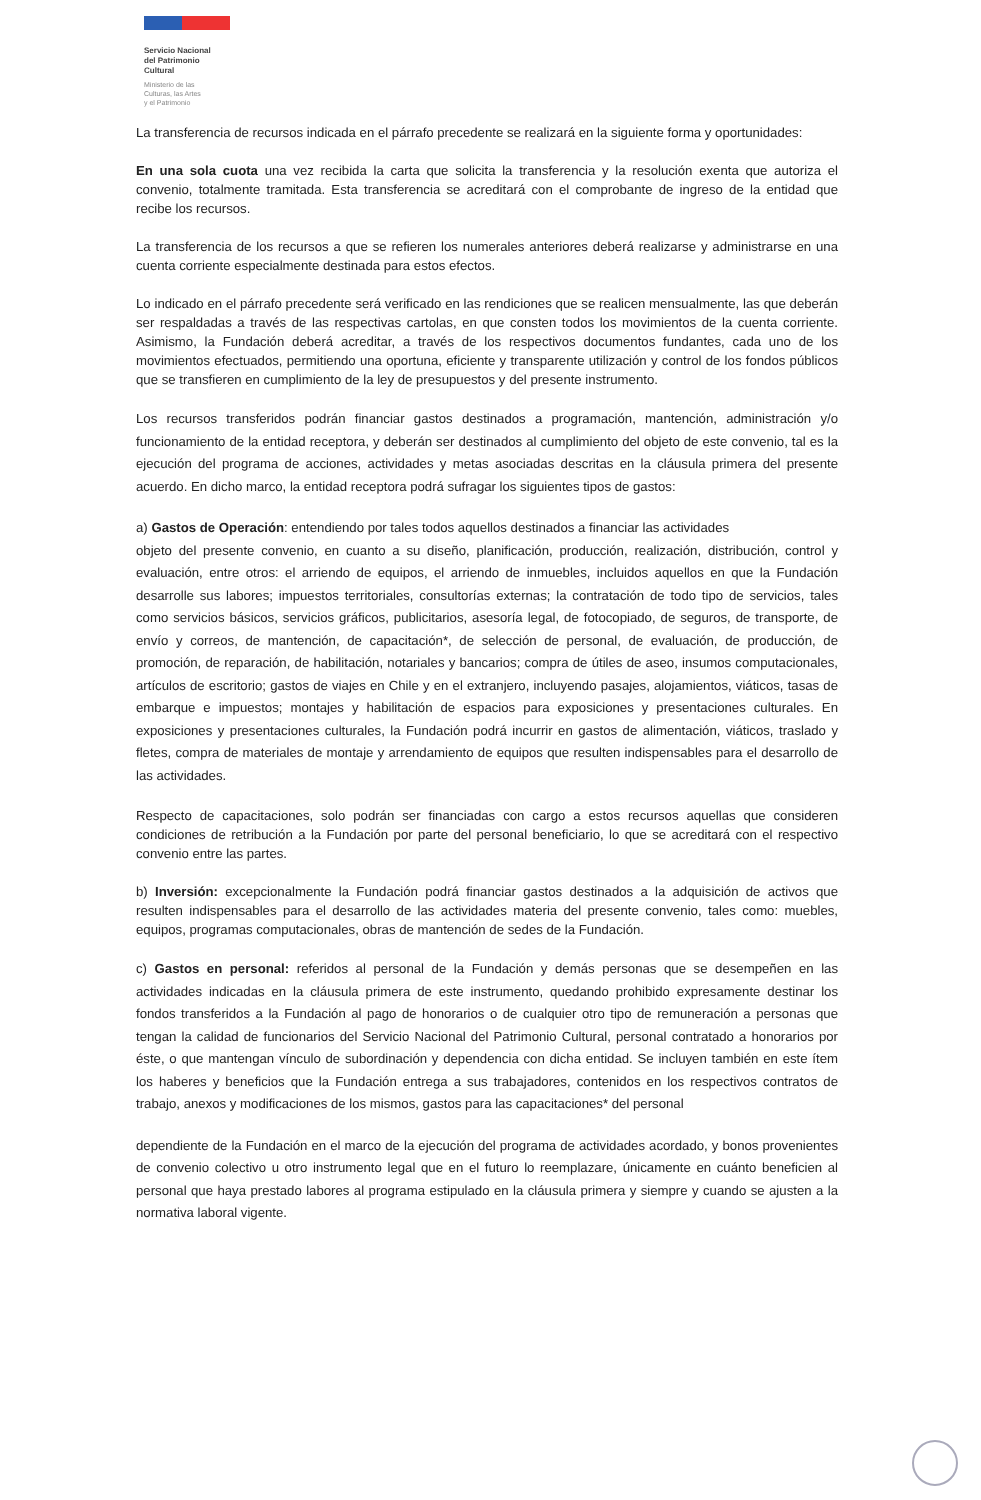Servicio Nacional
del Patrimonio
Cultural
Ministerio de las
Culturas, las Artes
y el Patrimonio
La transferencia de recursos indicada en el párrafo precedente se realizará en la siguiente forma y oportunidades:
En una sola cuota una vez recibida la carta que solicita la transferencia y la resolución exenta que autoriza el convenio, totalmente tramitada. Esta transferencia se acreditará con el comprobante de ingreso de la entidad que recibe los recursos.
La transferencia de los recursos a que se refieren los numerales anteriores deberá realizarse y administrarse en una cuenta corriente especialmente destinada para estos efectos.
Lo indicado en el párrafo precedente será verificado en las rendiciones que se realicen mensualmente, las que deberán ser respaldadas a través de las respectivas cartolas, en que consten todos los movimientos de la cuenta corriente. Asimismo, la Fundación deberá acreditar, a través de los respectivos documentos fundantes, cada uno de los movimientos efectuados, permitiendo una oportuna, eficiente y transparente utilización y control de los fondos públicos que se transfieren en cumplimiento de la ley de presupuestos y del presente instrumento.
Los recursos transferidos podrán financiar gastos destinados a programación, mantención, administración y/o funcionamiento de la entidad receptora, y deberán ser destinados al cumplimiento del objeto de este convenio, tal es la ejecución del programa de acciones, actividades y metas asociadas descritas en la cláusula primera del presente acuerdo. En dicho marco, la entidad receptora podrá sufragar los siguientes tipos de gastos:
a) Gastos de Operación: entendiendo por tales todos aquellos destinados a financiar las actividades
objeto del presente convenio, en cuanto a su diseño, planificación, producción, realización, distribución, control y evaluación, entre otros: el arriendo de equipos, el arriendo de inmuebles, incluidos aquellos en que la Fundación desarrolle sus labores; impuestos territoriales, consultorías externas; la contratación de todo tipo de servicios, tales como servicios básicos, servicios gráficos, publicitarios, asesoría legal, de fotocopiado, de seguros, de transporte, de envío y correos, de mantención, de capacitación*, de selección de personal, de evaluación, de producción, de promoción, de reparación, de habilitación, notariales y bancarios; compra de útiles de aseo, insumos computacionales, artículos de escritorio; gastos de viajes en Chile y en el extranjero, incluyendo pasajes, alojamientos, viáticos, tasas de embarque e impuestos; montajes y habilitación de espacios para exposiciones y presentaciones culturales. En exposiciones y presentaciones culturales, la Fundación podrá incurrir en gastos de alimentación, viáticos, traslado y fletes, compra de materiales de montaje y arrendamiento de equipos que resulten indispensables para el desarrollo de las actividades.
Respecto de capacitaciones, solo podrán ser financiadas con cargo a estos recursos aquellas que consideren condiciones de retribución a la Fundación por parte del personal beneficiario, lo que se acreditará con el respectivo convenio entre las partes.
b) Inversión: excepcionalmente la Fundación podrá financiar gastos destinados a la adquisición de activos que resulten indispensables para el desarrollo de las actividades materia del presente convenio, tales como: muebles, equipos, programas computacionales, obras de mantención de sedes de la Fundación.
c) Gastos en personal: referidos al personal de la Fundación y demás personas que se desempeñen en las actividades indicadas en la cláusula primera de este instrumento, quedando prohibido expresamente destinar los fondos transferidos a la Fundación al pago de honorarios o de cualquier otro tipo de remuneración a personas que tengan la calidad de funcionarios del Servicio Nacional del Patrimonio Cultural, personal contratado a honorarios por éste, o que mantengan vínculo de subordinación y dependencia con dicha entidad. Se incluyen también en este ítem los haberes y beneficios que la Fundación entrega a sus trabajadores, contenidos en los respectivos contratos de trabajo, anexos y modificaciones de los mismos, gastos para las capacitaciones* del personal
dependiente de la Fundación en el marco de la ejecución del programa de actividades acordado, y bonos provenientes de convenio colectivo u otro instrumento legal que en el futuro lo reemplazare, únicamente en cuánto beneficien al personal que haya prestado labores al programa estipulado en la cláusula primera y siempre y cuando se ajusten a la normativa laboral vigente.